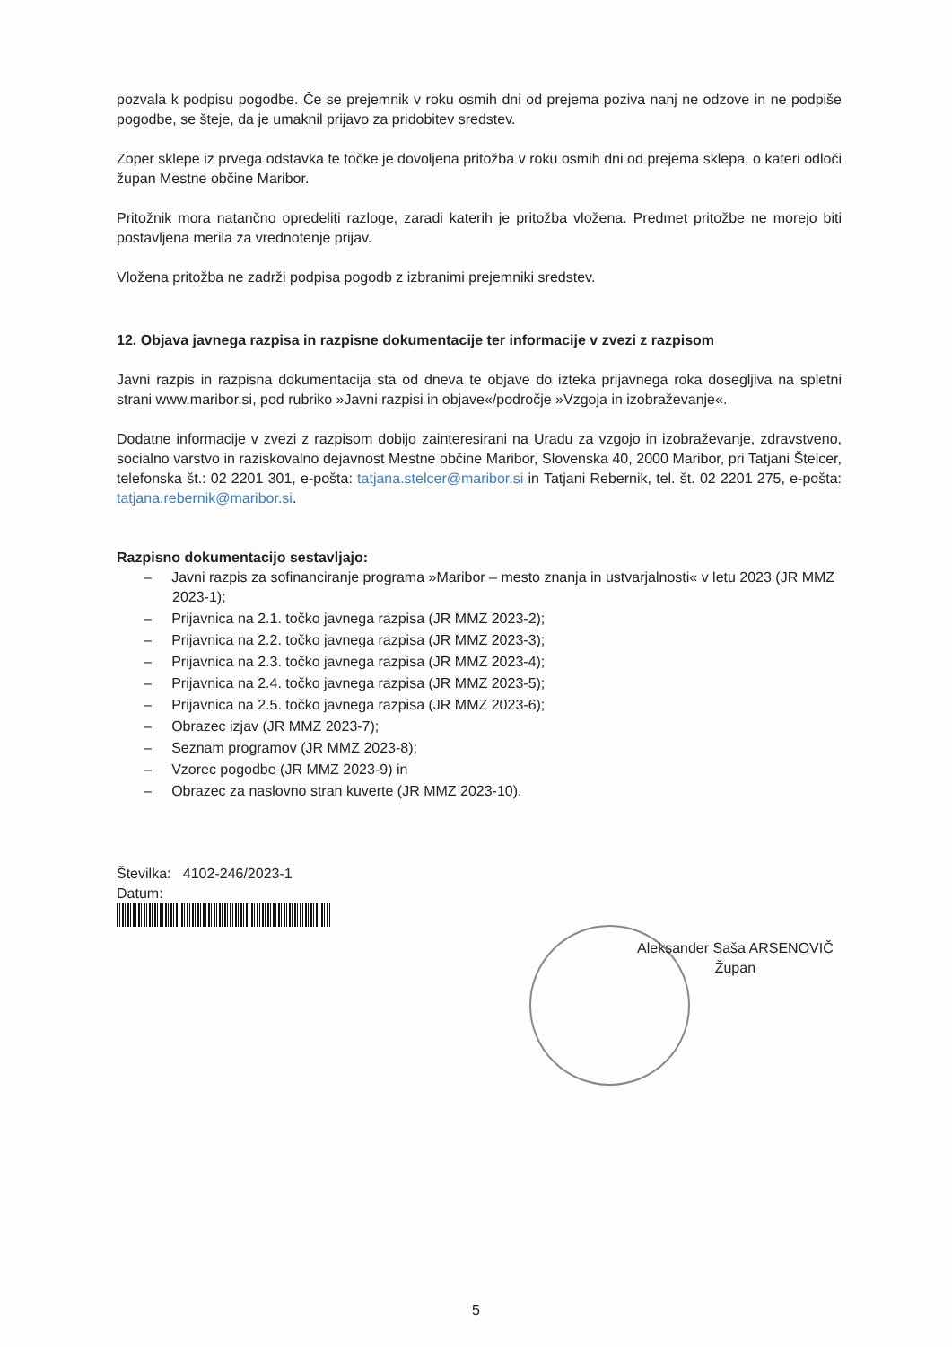pozvala k podpisu pogodbe. Če se prejemnik v roku osmih dni od prejema poziva nanj ne odzove in ne podpiše pogodbe, se šteje, da je umaknil prijavo za pridobitev sredstev.
Zoper sklepe iz prvega odstavka te točke je dovoljena pritožba v roku osmih dni od prejema sklepa, o kateri odloči župan Mestne občine Maribor.
Pritožnik mora natančno opredeliti razloge, zaradi katerih je pritožba vložena. Predmet pritožbe ne morejo biti postavljena merila za vrednotenje prijav.
Vložena pritožba ne zadrži podpisa pogodb z izbranimi prejemniki sredstev.
12. Objava javnega razpisa in razpisne dokumentacije ter informacije v zvezi z razpisom
Javni razpis in razpisna dokumentacija sta od dneva te objave do izteka prijavnega roka dosegljiva na spletni strani www.maribor.si, pod rubriko »Javni razpisi in objave«/področje »Vzgoja in izobraževanje«.
Dodatne informacije v zvezi z razpisom dobijo zainteresirani na Uradu za vzgojo in izobraževanje, zdravstveno, socialno varstvo in raziskovalno dejavnost Mestne občine Maribor, Slovenska 40, 2000 Maribor, pri Tatjani Štelcer, telefonska št.: 02 2201 301, e-pošta: tatjana.stelcer@maribor.si in Tatjani Rebernik, tel. št. 02 2201 275, e-pošta: tatjana.rebernik@maribor.si.
Razpisno dokumentacijo sestavljajo:
– Javni razpis za sofinanciranje programa »Maribor – mesto znanja in ustvarjalnosti« v letu 2023 (JR MMZ 2023-1);
– Prijavnica na 2.1. točko javnega razpisa (JR MMZ 2023-2);
– Prijavnica na 2.2. točko javnega razpisa (JR MMZ 2023-3);
– Prijavnica na 2.3. točko javnega razpisa (JR MMZ 2023-4);
– Prijavnica na 2.4. točko javnega razpisa (JR MMZ 2023-5);
– Prijavnica na 2.5. točko javnega razpisa (JR MMZ 2023-6);
– Obrazec izjav (JR MMZ 2023-7);
– Seznam programov (JR MMZ 2023-8);
– Vzorec pogodbe (JR MMZ 2023-9) in
– Obrazec za naslovno stran kuverte (JR MMZ 2023-10).
Številka: 4102-246/2023-1
Datum:
Aleksander Saša ARSENOVIČ
Župan
5